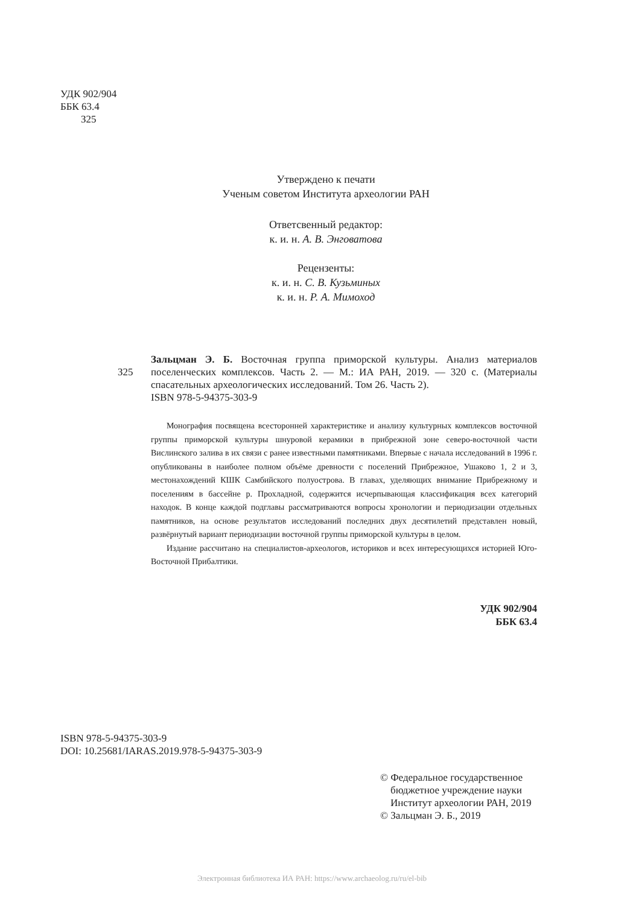УДК 902/904
ББК 63.4
З25
Утверждено к печати
Ученым советом Института археологии РАН
Ответсвенный редактор:
к. и. н. А. В. Энговатова
Рецензенты:
к. и. н. С. В. Кузьминых
к. и. н. Р. А. Мимоход
З25
Зальцман Э. Б. Восточная группа приморской культуры. Анализ материалов поселенческих комплексов. Часть 2. — М.: ИА РАН, 2019. — 320 с. (Материалы спасательных археологических исследований. Том 26. Часть 2).
ISBN 978-5-94375-303-9
Монография посвящена всесторонней характеристике и анализу культурных комплексов восточной группы приморской культуры шнуровой керамики в прибрежной зоне северо-восточной части Вислинского залива в их связи с ранее известными памятниками. Впервые с начала исследований в 1996 г. опубликованы в наиболее полном объёме древности с поселений Прибрежное, Ушаково 1, 2 и 3, местонахождений КШК Самбийского полуострова. В главах, уделяющих внимание Прибрежному и поселениям в бассейне р. Прохладной, содержится исчерпывающая классификация всех категорий находок. В конце каждой подглавы рассматриваются вопросы хронологии и периодизации отдельных памятников, на основе результатов исследований последних двух десятилетий представлен новый, развёрнутый вариант периодизации восточной группы приморской культуры в целом.
Издание рассчитано на специалистов-археологов, историков и всех интересующихся историей Юго-Восточной Прибалтики.
УДК 902/904
ББК 63.4
ISBN 978-5-94375-303-9
DOI: 10.25681/IARAS.2019.978-5-94375-303-9
© Федеральное государственное
бюджетное учреждение науки
Институт археологии РАН, 2019
© Зальцман Э. Б., 2019
Электронная библиотека ИА РАН: https://www.archaeolog.ru/ru/el-bib